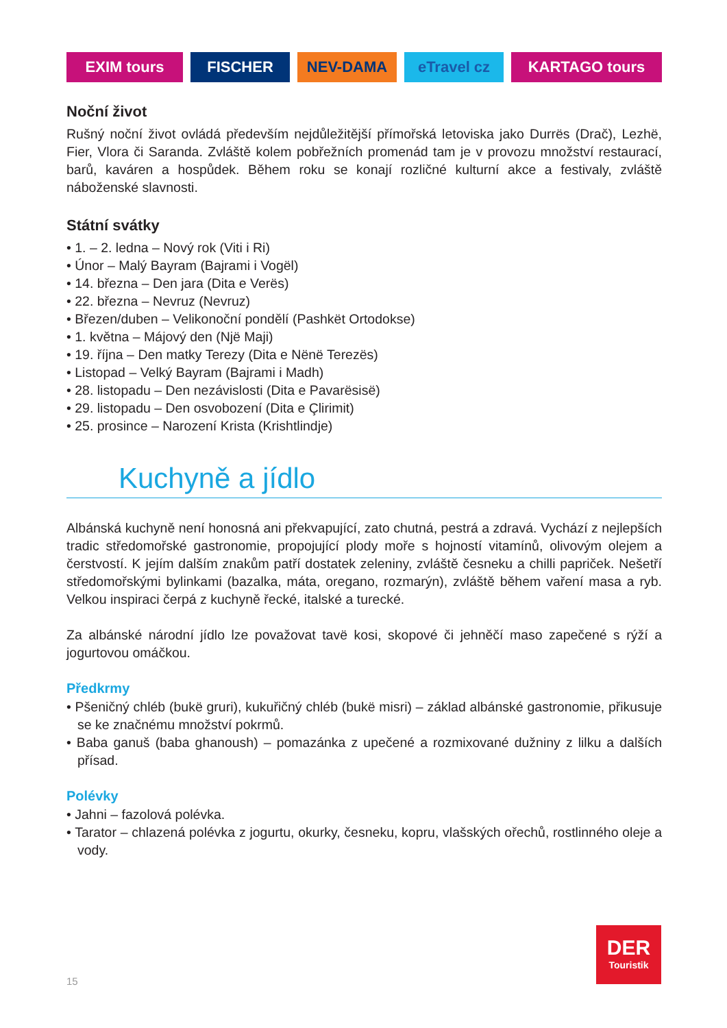EXIM tours FISCHER NEV-DAMA eTravel cz KARTAGO tours
Noční život
Rušný noční život ovládá především nejdůležitější přímořská letoviska jako Durrës (Drač), Lezhë, Fier, Vlora či Saranda. Zvláště kolem pobřežních promenád tam je v provozu množství restaurací, barů, kaváren a hospůdek. Během roku se konají rozličné kulturní akce a festivaly, zvláště náboženské slavnosti.
Státní svátky
• 1. – 2. ledna – Nový rok (Viti i Ri)
• Únor – Malý Bayram (Bajrami i Vogël)
• 14. března – Den jara (Dita e Verës)
• 22. března – Nevruz (Nevruz)
• Březen/duben – Velikonoční pondělí (Pashkët Ortodokse)
• 1. května – Májový den (Një Maji)
• 19. října – Den matky Terezy (Dita e Nënë Terezës)
• Listopad – Velký Bayram (Bajrami i Madh)
• 28. listopadu – Den nezávislosti (Dita e Pavarësisë)
• 29. listopadu – Den osvobození (Dita e Çlirimit)
• 25. prosince – Narození Krista (Krishtlindje)
Kuchyně a jídlo
Albánská kuchyně není honosná ani překvapující, zato chutná, pestrá a zdravá. Vychází z nejlepších tradic středomořské gastronomie, propojující plody moře s hojností vitamínů, olivovým olejem a čerstvostí. K jejím dalším znakům patří dostatek zeleniny, zvláště česneku a chilli papriček. Nešetří středomořskými bylinkami (bazalka, máta, oregano, rozmarýn), zvláště během vaření masa a ryb. Velkou inspiraci čerpá z kuchyně řecké, italské a turecké.
Za albánské národní jídlo lze považovat tavë kosi, skopové či jehněčí maso zapečené s rýží a jogurtovou omáčkou.
Předkrmy
• Pšeničný chléb (bukë gruri), kukuřičný chléb (bukë misri) – základ albánské gastronomie, přikusuje se ke značnému množství pokrmů.
• Baba ganuš (baba ghanoush) – pomazánka z upečené a rozmixované dužniny z lilku a dalších přísad.
Polévky
• Jahni – fazolová polévka.
• Tarator – chlazená polévka z jogurtu, okurky, česneku, kopru, vlašských ořechů, rostlinného oleje a vody.
DER
Touristik
15